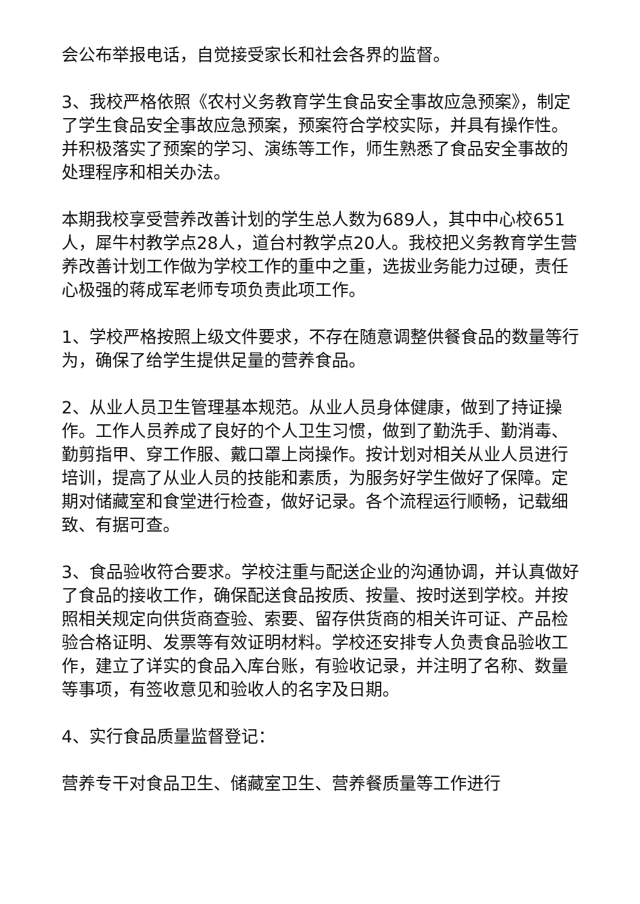会公布举报电话，自觉接受家长和社会各界的监督。
3、我校严格依照《农村义务教育学生食品安全事故应急预案》，制定了学生食品安全事故应急预案，预案符合学校实际，并具有操作性。并积极落实了预案的学习、演练等工作，师生熟悉了食品安全事故的处理程序和相关办法。
本期我校享受营养改善计划的学生总人数为689人，其中中心校651人，犀牛村教学点28人，道台村教学点20人。我校把义务教育学生营养改善计划工作做为学校工作的重中之重，选拔业务能力过硬，责任心极强的蒋成军老师专项负责此项工作。
1、学校严格按照上级文件要求，不存在随意调整供餐食品的数量等行为，确保了给学生提供足量的营养食品。
2、从业人员卫生管理基本规范。从业人员身体健康，做到了持证操作。工作人员养成了良好的个人卫生习惯，做到了勤洗手、勤消毒、勤剪指甲、穿工作服、戴口罩上岗操作。按计划对相关从业人员进行培训，提高了从业人员的技能和素质，为服务好学生做好了保障。定期对储藏室和食堂进行检查，做好记录。各个流程运行顺畅，记载细致、有据可查。
3、食品验收符合要求。学校注重与配送企业的沟通协调，并认真做好了食品的接收工作，确保配送食品按质、按量、按时送到学校。并按照相关规定向供货商查验、索要、留存供货商的相关许可证、产品检验合格证明、发票等有效证明材料。学校还安排专人负责食品验收工作，建立了详实的食品入库台账，有验收记录，并注明了名称、数量等事项，有签收意见和验收人的名字及日期。
4、实行食品质量监督登记：
营养专干对食品卫生、储藏室卫生、营养餐质量等工作进行